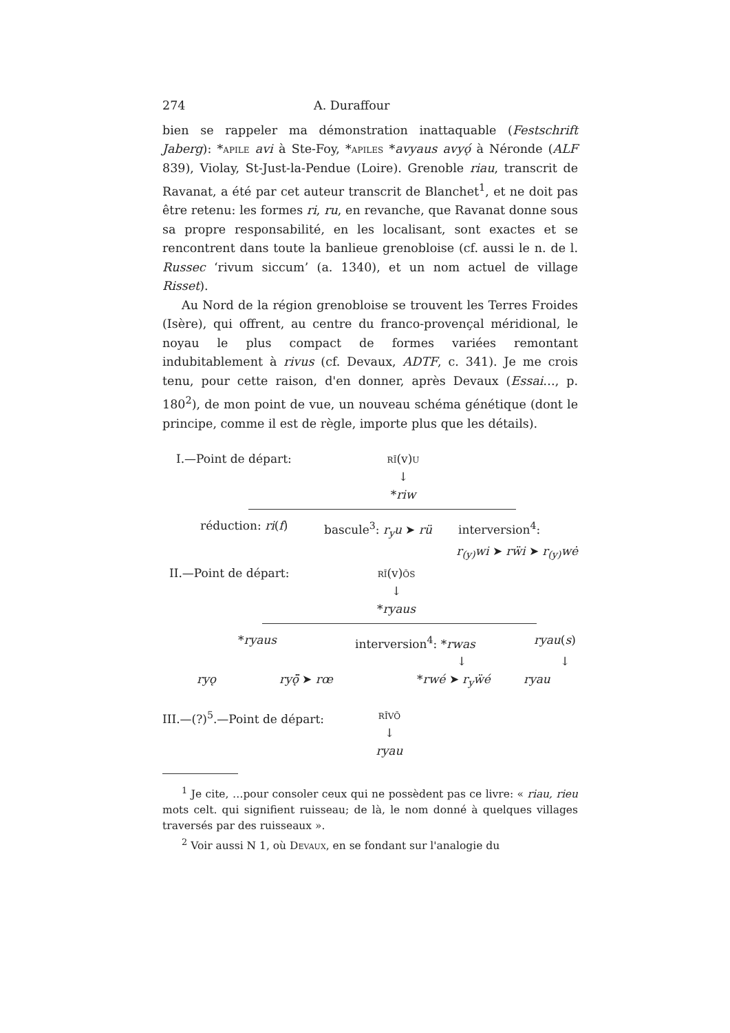274 A. Duraffour
bien se rappeler ma démonstration inattaquable (Festschrift Jaberg): *apile avi à Ste-Foy, *apiles *avyaus avyǫ́ à Néronde (ALF 839), Violay, St-Just-la-Pendue (Loire). Grenoble riau, transcrit de Ravanat, a été par cet auteur transcrit de Blanchet<sup>1</sup>, et ne doit pas être retenu: les formes ri, ru, en revanche, que Ravanat donne sous sa propre responsabilité, en les localisant, sont exactes et se rencontrent dans toute la banlieue grenobloise (cf. aussi le n. de l. Russec ‘rivum siccum’ (a. 1340), et un nom actuel de village Risset).
Au Nord de la région grenobloise se trouvent les Terres Froides (Isère), qui offrent, au centre du franco-provençal méridional, le noyau le plus compact de formes variées remontant indubitablement à rivus (cf. Devaux, ADTF, c. 341). Je me crois tenu, pour cette raison, d'en donner, après Devaux (Essai…, p. 180<sup>2</sup>), de mon point de vue, un nouveau schéma génétique (dont le principe, comme il est de règle, importe plus que les détails).
I.—Point de départ: rī(v)u
↓
*riw
réduction: ri(f) bascule<sup>3</sup>: r<sub>y</sub>u ➤ rü interversion<sup>4</sup>:
r<sub>(y)</sub>wi ➤ rẅi ➤ r<sub>(y)</sub>wė
II.—Point de départ: rī(v)ōs
↓
*ryaus
*ryaus interversion<sup>4</sup>: *rwas ryau(s)
↓ ↓
ryǫ ryǭ̈ ➤ rœ *rwé ➤ r<sub>y</sub>ẅé ryau
III.—(?)<sup>5</sup>.—Point de départ: rīvō
↓
ryau
<sup>1</sup> Je cite, …pour consoler ceux qui ne possèdent pas ce livre: « riau, rieu mots celt. qui signifient ruisseau; de là, le nom donné à quelques villages traversés par des ruisseaux ».
<sup>2</sup> Voir aussi N 1, où Devaux, en se fondant sur l'analogie du